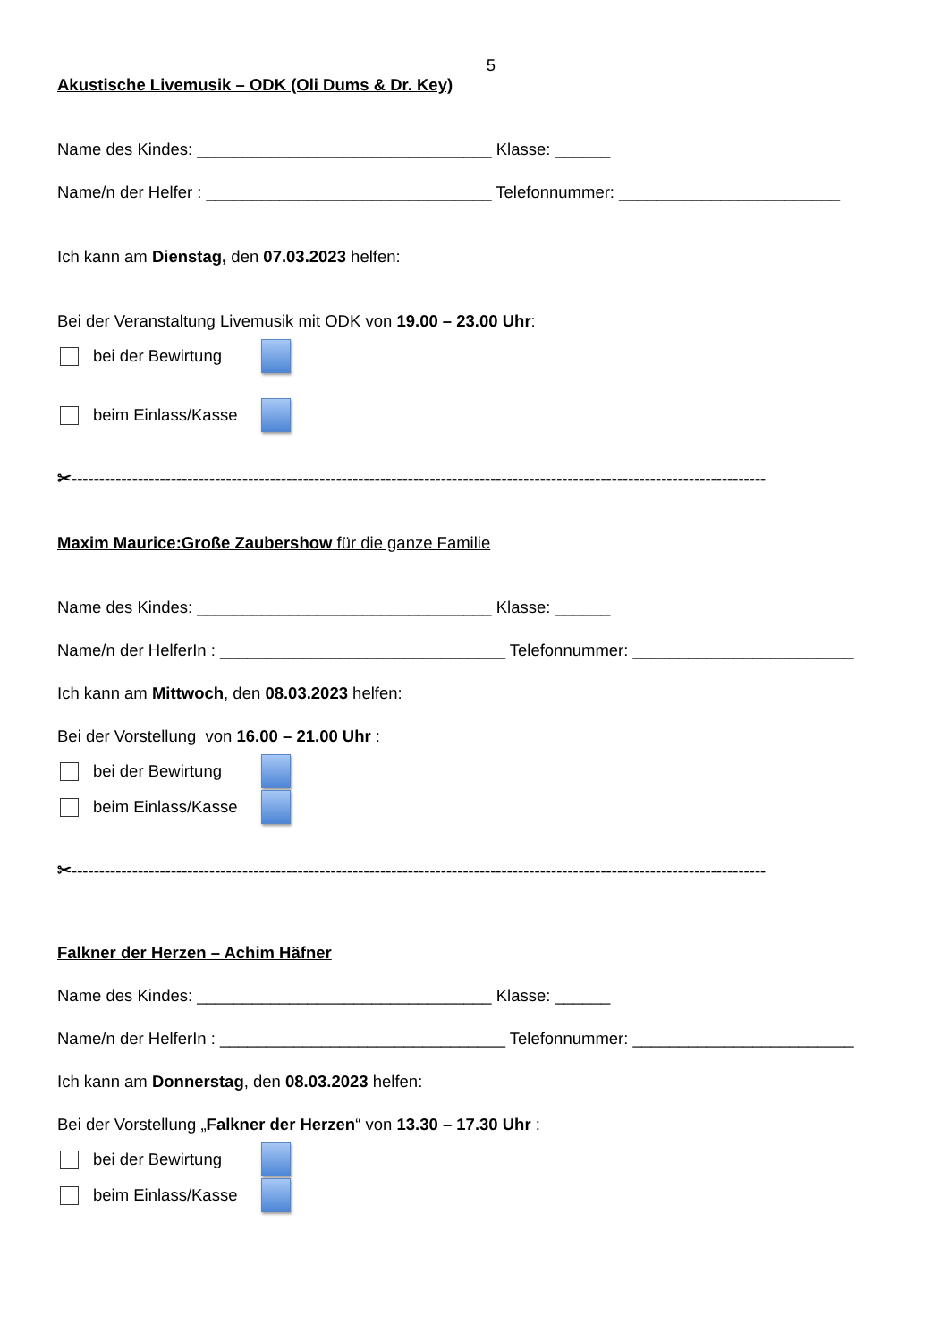5
Akustische Livemusik – ODK (Oli Dums & Dr. Key)
Name des Kindes: ________________________________ Klasse: ______
Name/n der Helfer : _______________________________ Telefonnummer: ________________________
Ich kann am Dienstag, den 07.03.2023 helfen:
Bei der Veranstaltung Livemusik mit ODK von 19.00 – 23.00 Uhr:
bei der Bewirtung
beim Einlass/Kasse
✂------------------------------------------------------------------------------------------------------------------------------
Maxim Maurice:Große Zaubershow für die ganze Familie
Name des Kindes: ________________________________ Klasse: ______
Name/n der HelferIn : _______________________________ Telefonnummer: ________________________
Ich kann am Mittwoch, den 08.03.2023 helfen:
Bei der Vorstellung von 16.00 – 21.00 Uhr :
bei der Bewirtung
beim Einlass/Kasse
✂------------------------------------------------------------------------------------------------------------------------------
Falkner der Herzen – Achim Häfner
Name des Kindes: ________________________________ Klasse: ______
Name/n der HelferIn : _______________________________ Telefonnummer: ________________________
Ich kann am Donnerstag, den 08.03.2023 helfen:
Bei der Vorstellung „Falkner der Herzen“ von 13.30 – 17.30 Uhr :
bei der Bewirtung
beim Einlass/Kasse